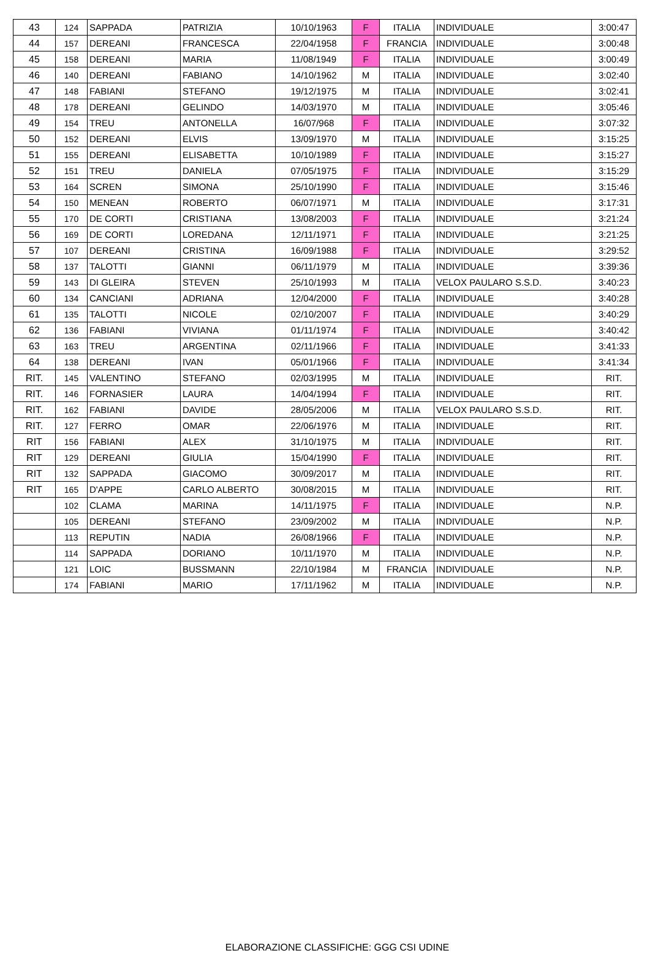| 43 | 124 | SAPPADA | PATRIZIA | 10/10/1963 | F | ITALIA | INDIVIDUALE | 3:00:47 |
| 44 | 157 | DEREANI | FRANCESCA | 22/04/1958 | F | FRANCIA | INDIVIDUALE | 3:00:48 |
| 45 | 158 | DEREANI | MARIA | 11/08/1949 | F | ITALIA | INDIVIDUALE | 3:00:49 |
| 46 | 140 | DEREANI | FABIANO | 14/10/1962 | M | ITALIA | INDIVIDUALE | 3:02:40 |
| 47 | 148 | FABIANI | STEFANO | 19/12/1975 | M | ITALIA | INDIVIDUALE | 3:02:41 |
| 48 | 178 | DEREANI | GELINDO | 14/03/1970 | M | ITALIA | INDIVIDUALE | 3:05:46 |
| 49 | 154 | TREU | ANTONELLA | 16/07/968 | F | ITALIA | INDIVIDUALE | 3:07:32 |
| 50 | 152 | DEREANI | ELVIS | 13/09/1970 | M | ITALIA | INDIVIDUALE | 3:15:25 |
| 51 | 155 | DEREANI | ELISABETTA | 10/10/1989 | F | ITALIA | INDIVIDUALE | 3:15:27 |
| 52 | 151 | TREU | DANIELA | 07/05/1975 | F | ITALIA | INDIVIDUALE | 3:15:29 |
| 53 | 164 | SCREN | SIMONA | 25/10/1990 | F | ITALIA | INDIVIDUALE | 3:15:46 |
| 54 | 150 | MENEAN | ROBERTO | 06/07/1971 | M | ITALIA | INDIVIDUALE | 3:17:31 |
| 55 | 170 | DE CORTI | CRISTIANA | 13/08/2003 | F | ITALIA | INDIVIDUALE | 3:21:24 |
| 56 | 169 | DE CORTI | LOREDANA | 12/11/1971 | F | ITALIA | INDIVIDUALE | 3:21:25 |
| 57 | 107 | DEREANI | CRISTINA | 16/09/1988 | F | ITALIA | INDIVIDUALE | 3:29:52 |
| 58 | 137 | TALOTTI | GIANNI | 06/11/1979 | M | ITALIA | INDIVIDUALE | 3:39:36 |
| 59 | 143 | DI GLEIRA | STEVEN | 25/10/1993 | M | ITALIA | VELOX PAULARO S.S.D. | 3:40:23 |
| 60 | 134 | CANCIANI | ADRIANA | 12/04/2000 | F | ITALIA | INDIVIDUALE | 3:40:28 |
| 61 | 135 | TALOTTI | NICOLE | 02/10/2007 | F | ITALIA | INDIVIDUALE | 3:40:29 |
| 62 | 136 | FABIANI | VIVIANA | 01/11/1974 | F | ITALIA | INDIVIDUALE | 3:40:42 |
| 63 | 163 | TREU | ARGENTINA | 02/11/1966 | F | ITALIA | INDIVIDUALE | 3:41:33 |
| 64 | 138 | DEREANI | IVAN | 05/01/1966 | F | ITALIA | INDIVIDUALE | 3:41:34 |
| RIT. | 145 | VALENTINO | STEFANO | 02/03/1995 | M | ITALIA | INDIVIDUALE | RIT. |
| RIT. | 146 | FORNASIER | LAURA | 14/04/1994 | F | ITALIA | INDIVIDUALE | RIT. |
| RIT. | 162 | FABIANI | DAVIDE | 28/05/2006 | M | ITALIA | VELOX PAULARO S.S.D. | RIT. |
| RIT. | 127 | FERRO | OMAR | 22/06/1976 | M | ITALIA | INDIVIDUALE | RIT. |
| RIT | 156 | FABIANI | ALEX | 31/10/1975 | M | ITALIA | INDIVIDUALE | RIT. |
| RIT | 129 | DEREANI | GIULIA | 15/04/1990 | F | ITALIA | INDIVIDUALE | RIT. |
| RIT | 132 | SAPPADA | GIACOMO | 30/09/2017 | M | ITALIA | INDIVIDUALE | RIT. |
| RIT | 165 | D'APPE | CARLO ALBERTO | 30/08/2015 | M | ITALIA | INDIVIDUALE | RIT. |
| | 102 | CLAMA | MARINA | 14/11/1975 | F | ITALIA | INDIVIDUALE | N.P. |
| | 105 | DEREANI | STEFANO | 23/09/2002 | M | ITALIA | INDIVIDUALE | N.P. |
| | 113 | REPUTIN | NADIA | 26/08/1966 | F | ITALIA | INDIVIDUALE | N.P. |
| | 114 | SAPPADA | DORIANO | 10/11/1970 | M | ITALIA | INDIVIDUALE | N.P. |
| | 121 | LOIC | BUSSMANN | 22/10/1984 | M | FRANCIA | INDIVIDUALE | N.P. |
| | 174 | FABIANI | MARIO | 17/11/1962 | M | ITALIA | INDIVIDUALE | N.P. |
ELABORAZIONE CLASSIFICHE: GGG CSI UDINE